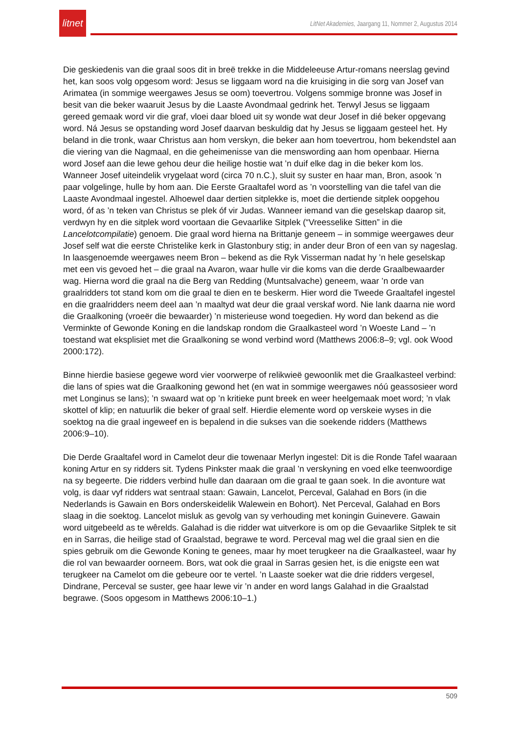litnet
LitNet Akademies, Jaargang 11, Nommer 2, Augustus 2014
Die geskiedenis van die graal soos dit in breë trekke in die Middeleeuse Artur-romans neerslag gevind het, kan soos volg opgesom word: Jesus se liggaam word na die kruisiging in die sorg van Josef van Arimatea (in sommige weergawes Jesus se oom) toevertrou. Volgens sommige bronne was Josef in besit van die beker waaruit Jesus by die Laaste Avondmaal gedrink het. Terwyl Jesus se liggaam gereed gemaak word vir die graf, vloei daar bloed uit sy wonde wat deur Josef in dié beker opgevang word. Ná Jesus se opstanding word Josef daarvan beskuldig dat hy Jesus se liggaam gesteel het. Hy beland in die tronk, waar Christus aan hom verskyn, die beker aan hom toevertrou, hom bekendstel aan die viering van die Nagmaal, en die geheimenisse van die menswording aan hom openbaar. Hierna word Josef aan die lewe gehou deur die heilige hostie wat ’n duif elke dag in die beker kom los. Wanneer Josef uiteindelik vrygelaat word (circa 70 n.C.), sluit sy suster en haar man, Bron, asook ’n paar volgelinge, hulle by hom aan. Die Eerste Graaltafel word as ’n voorstelling van die tafel van die Laaste Avondmaal ingestel. Alhoewel daar dertien sitplekke is, moet die dertiende sitplek oopgehou word, óf as ’n teken van Christus se plek óf vir Judas. Wanneer iemand van die geselskap daarop sit, verdwyn hy en die sitplek word voortaan die Gevaarlike Sitplek (“Vreesselike Sitten” in die Lancelotcompilatie) genoem. Die graal word hierna na Brittanje geneem – in sommige weergawes deur Josef self wat die eerste Christelike kerk in Glastonbury stig; in ander deur Bron of een van sy nageslag. In laasgenoemde weergawes neem Bron – bekend as die Ryk Visserman nadat hy ’n hele geselskap met een vis gevoed het – die graal na Avaron, waar hulle vir die koms van die derde Graalbewaarder wag. Hierna word die graal na die Berg van Redding (Muntsalvache) geneem, waar ’n orde van graalridders tot stand kom om die graal te dien en te beskerm. Hier word die Tweede Graaltafel ingestel en die graalridders neem deel aan ’n maaltyd wat deur die graal verskaf word. Nie lank daarna nie word die Graalkoning (vroeër die bewaarder) ’n misterieuse wond toegedien. Hy word dan bekend as die Verminkte of Gewonde Koning en die landskap rondom die Graalkasteel word ’n Woeste Land – ’n toestand wat eksplisiet met die Graalkoning se wond verbind word (Matthews 2006:8–9; vgl. ook Wood 2000:172).
Binne hierdie basiese gegewe word vier voorwerpe of relikwieë gewoonlik met die Graalkasteel verbind: die lans of spies wat die Graalkoning gewond het (en wat in sommige weergawes nóú geassosieer word met Longinus se lans); ’n swaard wat op ’n kritieke punt breek en weer heelgemaak moet word; ’n vlak skottel of klip; en natuurlik die beker of graal self. Hierdie elemente word op verskeie wyses in die soektog na die graal ingeweef en is bepalend in die sukses van die soekende ridders (Matthews 2006:9–10).
Die Derde Graaltafel word in Camelot deur die towenaar Merlyn ingestel: Dit is die Ronde Tafel waaraan koning Artur en sy ridders sit. Tydens Pinkster maak die graal ’n verskyning en voed elke teenwoordige na sy begeerte. Die ridders verbind hulle dan daaraan om die graal te gaan soek. In die avonture wat volg, is daar vyf ridders wat sentraal staan: Gawain, Lancelot, Perceval, Galahad en Bors (in die Nederlands is Gawain en Bors onderskeidelik Walewein en Bohort). Net Perceval, Galahad en Bors slaag in die soektog. Lancelot misluk as gevolg van sy verhouding met koningin Guinevere. Gawain word uitgebeeld as te wêrelds. Galahad is die ridder wat uitverkore is om op die Gevaarlike Sitplek te sit en in Sarras, die heilige stad of Graalstad, begrawe te word. Perceval mag wel die graal sien en die spies gebruik om die Gewonde Koning te genees, maar hy moet terugkeer na die Graalkasteel, waar hy die rol van bewaarder oorneem. Bors, wat ook die graal in Sarras gesien het, is die enigste een wat terugkeer na Camelot om die gebeure oor te vertel. ’n Laaste soeker wat die drie ridders vergesel, Dindrane, Perceval se suster, gee haar lewe vir ’n ander en word langs Galahad in die Graalstad begrawe. (Soos opgesom in Matthews 2006:10–1.)
509